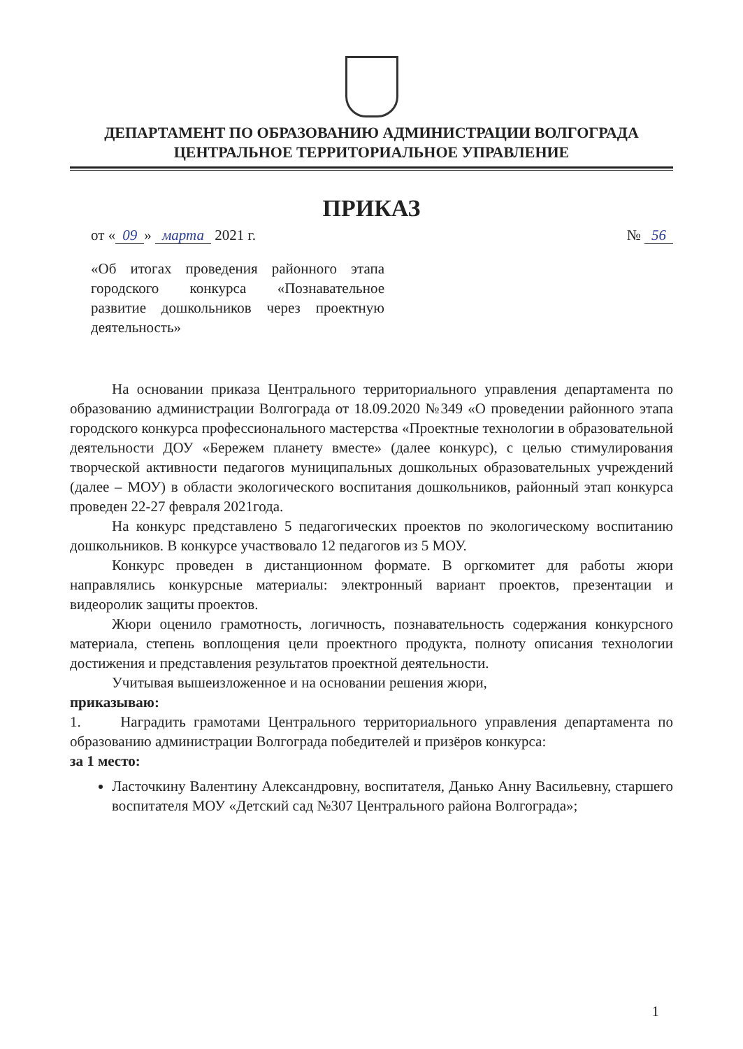ДЕПАРТАМЕНТ ПО ОБРАЗОВАНИЮ АДМИНИСТРАЦИИ ВОЛГОГРАДА
ЦЕНТРАЛЬНОЕ ТЕРРИТОРИАЛЬНОЕ УПРАВЛЕНИЕ
ПРИКАЗ
от « 09 » марта 2021 г. № 56
«Об итогах проведения районного этапа городского конкурса «Познавательное развитие дошкольников через проектную деятельность»
На основании приказа Центрального территориального управления департамента по образованию администрации Волгограда от 18.09.2020 №349 «О проведении районного этапа городского конкурса профессионального мастерства «Проектные технологии в образовательной деятельности ДОУ «Бережем планету вместе» (далее конкурс), с целью стимулирования творческой активности педагогов муниципальных дошкольных образовательных учреждений (далее – МОУ) в области экологического воспитания дошкольников, районный этап конкурса проведен 22-27 февраля 2021года.
На конкурс представлено 5 педагогических проектов по экологическому воспитанию дошкольников. В конкурсе участвовало 12 педагогов из 5 МОУ.
Конкурс проведен в дистанционном формате. В оргкомитет для работы жюри направлялись конкурсные материалы: электронный вариант проектов, презентации и видеоролик защиты проектов.
Жюри оценило грамотность, логичность, познавательность содержания конкурсного материала, степень воплощения цели проектного продукта, полноту описания технологии достижения и представления результатов проектной деятельности.
Учитывая вышеизложенное и на основании решения жюри,
приказываю:
1. Наградить грамотами Центрального территориального управления департамента по образованию администрации Волгограда победителей и призёров конкурса:
за 1 место:
Ласточкину Валентину Александровну, воспитателя, Данько Анну Васильевну, старшего воспитателя МОУ «Детский сад №307 Центрального района Волгограда»;
1